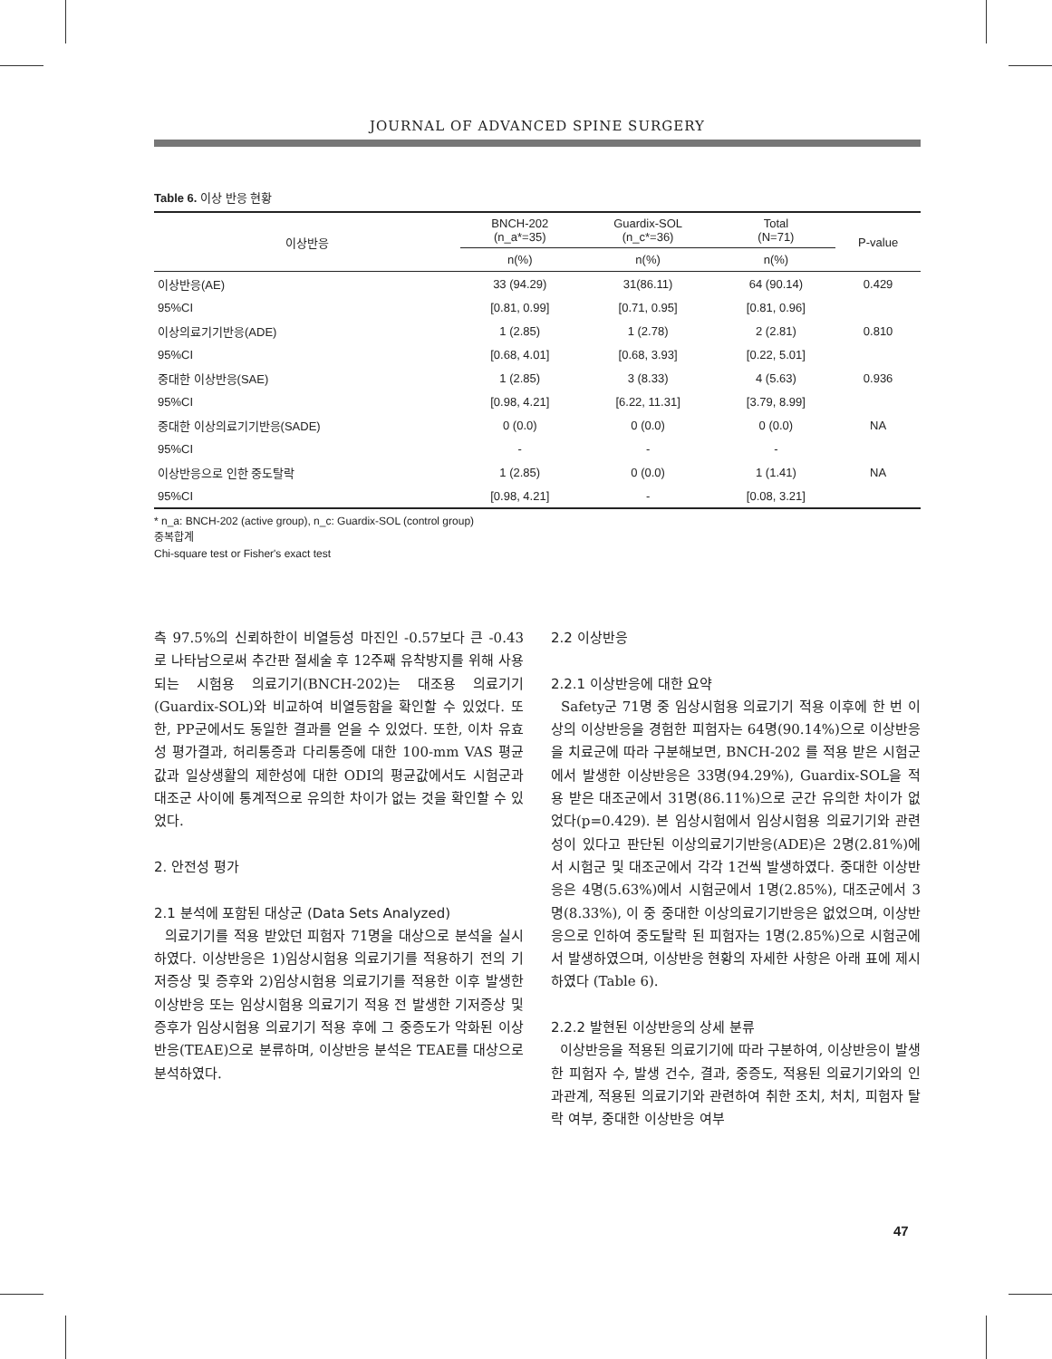JOURNAL OF ADVANCED SPINE SURGERY
Table 6. 이상 반응 현황
| 이상반응 | BNCH-202 (n_a*=35) | Guardix-SOL (n_c*=36) | Total (N=71) | P-value |
| --- | --- | --- | --- | --- |
| | n(%) | n(%) | n(%) | |
| 이상반응(AE) | 33 (94.29) | 31(86.11) | 64 (90.14) | 0.429 |
| 95%CI | [0.81, 0.99] | [0.71, 0.95] | [0.81, 0.96] | |
| 이상의료기기반응(ADE) | 1 (2.85) | 1 (2.78) | 2 (2.81) | 0.810 |
| 95%CI | [0.68, 4.01] | [0.68, 3.93] | [0.22, 5.01] | |
| 중대한 이상반응(SAE) | 1 (2.85) | 3 (8.33) | 4 (5.63) | 0.936 |
| 95%CI | [0.98, 4.21] | [6.22, 11.31] | [3.79, 8.99] | |
| 중대한 이상의료기기반응(SADE) | 0 (0.0) | 0 (0.0) | 0 (0.0) | NA |
| 95%CI | - | - | - | |
| 이상반응으로 인한 중도탈락 | 1 (2.85) | 0 (0.0) | 1 (1.41) | NA |
| 95%CI | [0.98, 4.21] | - | [0.08, 3.21] | |
* n_a: BNCH-202 (active group), n_c: Guardix-SOL (control group)
중복합계
Chi-square test or Fisher's exact test
측 97.5%의 신뢰하한이 비열등성 마진인 -0.57보다 큰 -0.43로 나타남으로써 추간판 절세술 후 12주째 유착방지를 위해 사용되는 시험용 의료기기(BNCH-202)는 대조용 의료기기(Guardix-SOL)와 비교하여 비열등함을 확인할 수 있었다. 또한, PP군에서도 동일한 결과를 얻을 수 있었다. 또한, 이차 유효성 평가결과, 허리통증과 다리통증에 대한 100-mm VAS 평균값과 일상생활의 제한성에 대한 ODI의 평균값에서도 시험군과 대조군 사이에 통계적으로 유의한 차이가 없는 것을 확인할 수 있었다.
2. 안전성 평가
2.1 분석에 포함된 대상군 (Data Sets Analyzed)
의료기기를 적용 받았던 피험자 71명을 대상으로 분석을 실시하였다. 이상반응은 1)임상시험용 의료기기를 적용하기 전의 기저증상 및 증후와 2)임상시험용 의료기기를 적용한 이후 발생한 이상반응 또는 임상시험용 의료기기 적용 전 발생한 기저증상 및 증후가 임상시험용 의료기기 적용 후에 그 중증도가 악화된 이상반응(TEAE)으로 분류하며, 이상반응 분석은 TEAE를 대상으로 분석하였다.
2.2 이상반응
2.2.1 이상반응에 대한 요약
Safety군 71명 중 임상시험용 의료기기 적용 이후에 한 번 이상의 이상반응을 경험한 피험자는 64명(90.14%)으로 이상반응을 치료군에 따라 구분해보면, BNCH-202 를 적용 받은 시험군에서 발생한 이상반응은 33명(94.29%), Guardix-SOL을 적용 받은 대조군에서 31명(86.11%)으로 군간 유의한 차이가 없었다(p=0.429). 본 임상시험에서 임상시험용 의료기기와 관련성이 있다고 판단된 이상의료기기반응(ADE)은 2명(2.81%)에서 시험군 및 대조군에서 각각 1건씩 발생하였다. 중대한 이상반응은 4명(5.63%)에서 시험군에서 1명(2.85%), 대조군에서 3명(8.33%), 이 중 중대한 이상의료기기반응은 없었으며, 이상반응으로 인하여 중도탈락 된 피험자는 1명(2.85%)으로 시험군에서 발생하였으며, 이상반응 현황의 자세한 사항은 아래 표에 제시하였다 (Table 6).
2.2.2 발현된 이상반응의 상세 분류
이상반응을 적용된 의료기기에 따라 구분하여, 이상반응이 발생한 피험자 수, 발생 건수, 결과, 중증도, 적용된 의료기기와의 인과관계, 적용된 의료기기와 관련하여 취한 조치, 처치, 피험자 탈락 여부, 중대한 이상반응 여부
47